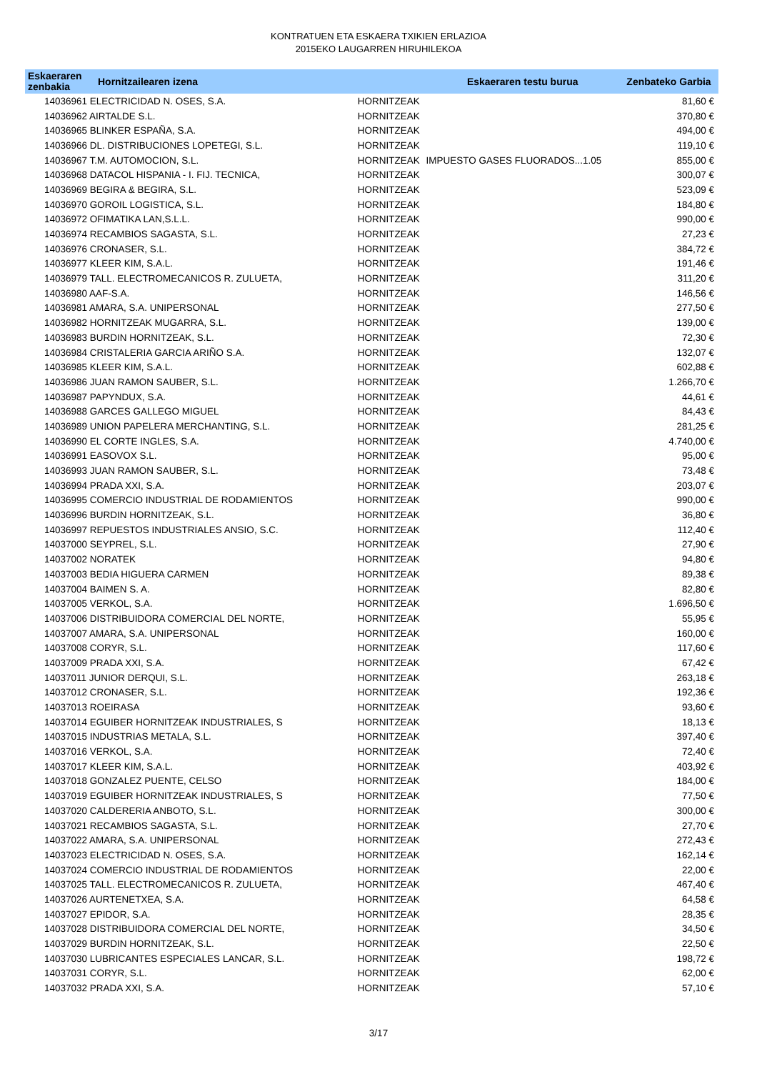KONTRATUEN ETA ESKAERA TXIKIEN ERLAZIOA
2015EKO LAUGARREN HIRUHILEKOA
| Eskaeraren zenbakia | Hornitzailearen izena | | Eskaeraren testu burua | Zenbateko Garbia |
| --- | --- | --- | --- | --- |
| 14036961 ELECTRICIDAD N. OSES, S.A. | | HORNITZEAK | | 81,60 € |
| 14036962 AIRTALDE S.L. | | HORNITZEAK | | 370,80 € |
| 14036965 BLINKER ESPAÑA, S.A. | | HORNITZEAK | | 494,00 € |
| 14036966 DL. DISTRIBUCIONES LOPETEGI, S.L. | | HORNITZEAK | | 119,10 € |
| 14036967 T.M. AUTOMOCION, S.L. | | HORNITZEAK | IMPUESTO GASES FLUORADOS...1.05 | 855,00 € |
| 14036968 DATACOL HISPANIA - I. FIJ. TECNICA, | | HORNITZEAK | | 300,07 € |
| 14036969 BEGIRA & BEGIRA, S.L. | | HORNITZEAK | | 523,09 € |
| 14036970 GOROIL LOGISTICA, S.L. | | HORNITZEAK | | 184,80 € |
| 14036972 OFIMATIKA LAN,S.L.L. | | HORNITZEAK | | 990,00 € |
| 14036974 RECAMBIOS SAGASTA, S.L. | | HORNITZEAK | | 27,23 € |
| 14036976 CRONASER, S.L. | | HORNITZEAK | | 384,72 € |
| 14036977 KLEER KIM, S.A.L. | | HORNITZEAK | | 191,46 € |
| 14036979 TALL. ELECTROMECANICOS R. ZULUETA, | | HORNITZEAK | | 311,20 € |
| 14036980 AAF-S.A. | | HORNITZEAK | | 146,56 € |
| 14036981 AMARA, S.A. UNIPERSONAL | | HORNITZEAK | | 277,50 € |
| 14036982 HORNITZEAK MUGARRA, S.L. | | HORNITZEAK | | 139,00 € |
| 14036983 BURDIN HORNITZEAK, S.L. | | HORNITZEAK | | 72,30 € |
| 14036984 CRISTALERIA GARCIA ARIÑO S.A. | | HORNITZEAK | | 132,07 € |
| 14036985 KLEER KIM, S.A.L. | | HORNITZEAK | | 602,88 € |
| 14036986 JUAN RAMON SAUBER, S.L. | | HORNITZEAK | | 1.266,70 € |
| 14036987 PAPYNDUX, S.A. | | HORNITZEAK | | 44,61 € |
| 14036988 GARCES GALLEGO MIGUEL | | HORNITZEAK | | 84,43 € |
| 14036989 UNION PAPELERA MERCHANTING, S.L. | | HORNITZEAK | | 281,25 € |
| 14036990 EL CORTE INGLES, S.A. | | HORNITZEAK | | 4.740,00 € |
| 14036991 EASOVOX S.L. | | HORNITZEAK | | 95,00 € |
| 14036993 JUAN RAMON SAUBER, S.L. | | HORNITZEAK | | 73,48 € |
| 14036994 PRADA XXI, S.A. | | HORNITZEAK | | 203,07 € |
| 14036995 COMERCIO INDUSTRIAL DE RODAMIENTOS | | HORNITZEAK | | 990,00 € |
| 14036996 BURDIN HORNITZEAK, S.L. | | HORNITZEAK | | 36,80 € |
| 14036997 REPUESTOS INDUSTRIALES ANSIO, S.C. | | HORNITZEAK | | 112,40 € |
| 14037000 SEYPREL, S.L. | | HORNITZEAK | | 27,90 € |
| 14037002 NORATEK | | HORNITZEAK | | 94,80 € |
| 14037003 BEDIA HIGUERA CARMEN | | HORNITZEAK | | 89,38 € |
| 14037004 BAIMEN S. A. | | HORNITZEAK | | 82,80 € |
| 14037005 VERKOL, S.A. | | HORNITZEAK | | 1.696,50 € |
| 14037006 DISTRIBUIDORA COMERCIAL DEL NORTE, | | HORNITZEAK | | 55,95 € |
| 14037007 AMARA, S.A. UNIPERSONAL | | HORNITZEAK | | 160,00 € |
| 14037008 CORYR, S.L. | | HORNITZEAK | | 117,60 € |
| 14037009 PRADA XXI, S.A. | | HORNITZEAK | | 67,42 € |
| 14037011 JUNIOR DERQUI, S.L. | | HORNITZEAK | | 263,18 € |
| 14037012 CRONASER, S.L. | | HORNITZEAK | | 192,36 € |
| 14037013 ROEIRASA | | HORNITZEAK | | 93,60 € |
| 14037014 EGUIBER HORNITZEAK INDUSTRIALES, S | | HORNITZEAK | | 18,13 € |
| 14037015 INDUSTRIAS METALA, S.L. | | HORNITZEAK | | 397,40 € |
| 14037016 VERKOL, S.A. | | HORNITZEAK | | 72,40 € |
| 14037017 KLEER KIM, S.A.L. | | HORNITZEAK | | 403,92 € |
| 14037018 GONZALEZ PUENTE, CELSO | | HORNITZEAK | | 184,00 € |
| 14037019 EGUIBER HORNITZEAK INDUSTRIALES, S | | HORNITZEAK | | 77,50 € |
| 14037020 CALDERERIA ANBOTO, S.L. | | HORNITZEAK | | 300,00 € |
| 14037021 RECAMBIOS SAGASTA, S.L. | | HORNITZEAK | | 27,70 € |
| 14037022 AMARA, S.A. UNIPERSONAL | | HORNITZEAK | | 272,43 € |
| 14037023 ELECTRICIDAD N. OSES, S.A. | | HORNITZEAK | | 162,14 € |
| 14037024 COMERCIO INDUSTRIAL DE RODAMIENTOS | | HORNITZEAK | | 22,00 € |
| 14037025 TALL. ELECTROMECANICOS R. ZULUETA, | | HORNITZEAK | | 467,40 € |
| 14037026 AURTENETXEA, S.A. | | HORNITZEAK | | 64,58 € |
| 14037027 EPIDOR, S.A. | | HORNITZEAK | | 28,35 € |
| 14037028 DISTRIBUIDORA COMERCIAL DEL NORTE, | | HORNITZEAK | | 34,50 € |
| 14037029 BURDIN HORNITZEAK, S.L. | | HORNITZEAK | | 22,50 € |
| 14037030 LUBRICANTES ESPECIALES LANCAR, S.L. | | HORNITZEAK | | 198,72 € |
| 14037031 CORYR, S.L. | | HORNITZEAK | | 62,00 € |
| 14037032 PRADA XXI, S.A. | | HORNITZEAK | | 57,10 € |
3/17